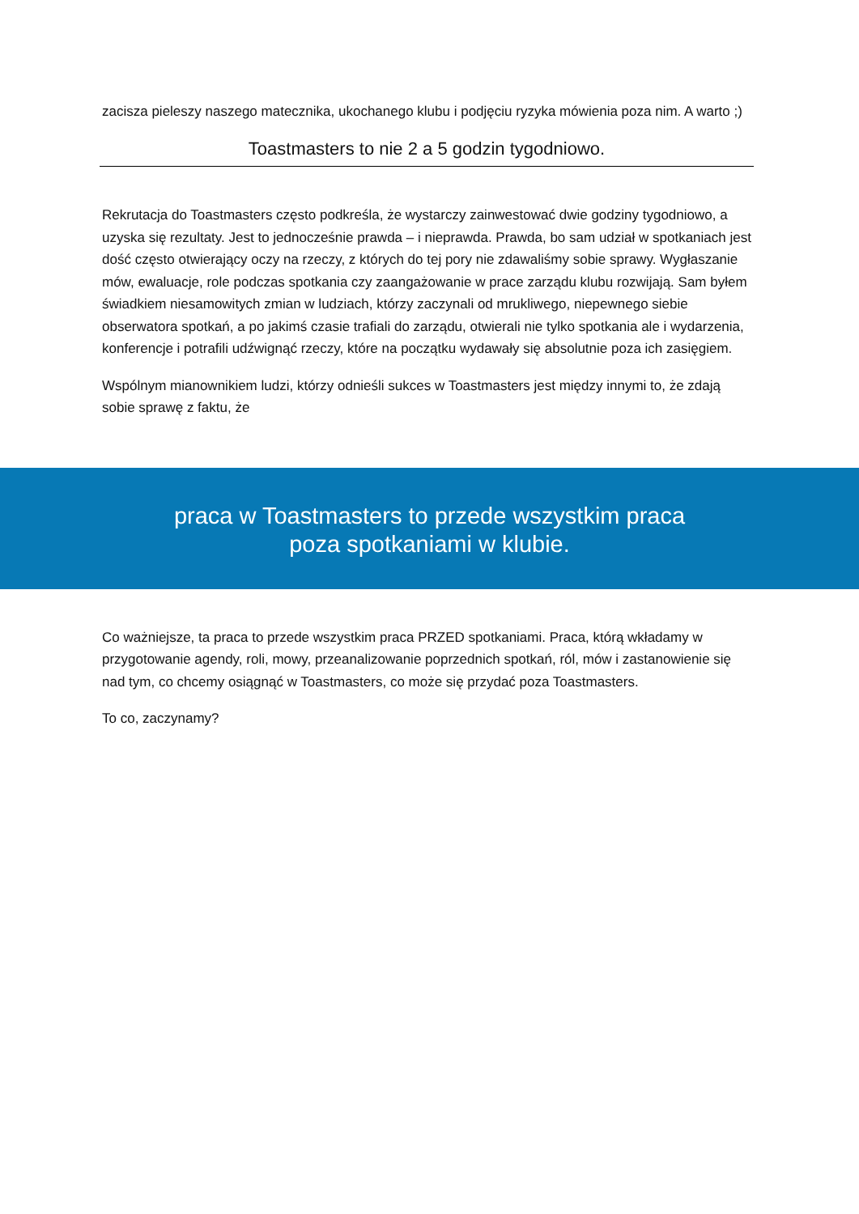zacisza pieleszy naszego matecznika, ukochanego klubu i podjęciu ryzyka mówienia poza nim. A warto ;)
Toastmasters to nie 2 a 5 godzin tygodniowo.
Rekrutacja do Toastmasters często podkreśla, że wystarczy zainwestować dwie godziny tygodniowo, a uzyska się rezultaty. Jest to jednocześnie prawda – i nieprawda. Prawda, bo sam udział w spotkaniach jest dość często otwierający oczy na rzeczy, z których do tej pory nie zdawaliśmy sobie sprawy. Wygłaszanie mów, ewaluacje, role podczas spotkania czy zaangażowanie w prace zarządu klubu rozwijają. Sam byłem świadkiem niesamowitych zmian w ludziach, którzy zaczynali od mrukliwego, niepewnego siebie obserwatora spotkań, a po jakimś czasie trafiali do zarządu, otwierali nie tylko spotkania ale i wydarzenia, konferencje i potrafili udźwignąć rzeczy, które na początku wydawały się absolutnie poza ich zasięgiem.
Wspólnym mianownikiem ludzi, którzy odnieśli sukces w Toastmasters jest między innymi to, że zdają sobie sprawę z faktu, że
praca w Toastmasters to przede wszystkim praca poza spotkaniami w klubie.
Co ważniejsze, ta praca to przede wszystkim praca PRZED spotkaniami. Praca, którą wkładamy w przygotowanie agendy, roli, mowy, przeanalizowanie poprzednich spotkań, ról, mów i zastanowienie się nad tym, co chcemy osiągnąć w Toastmasters, co może się przydać poza Toastmasters.
To co, zaczynamy?